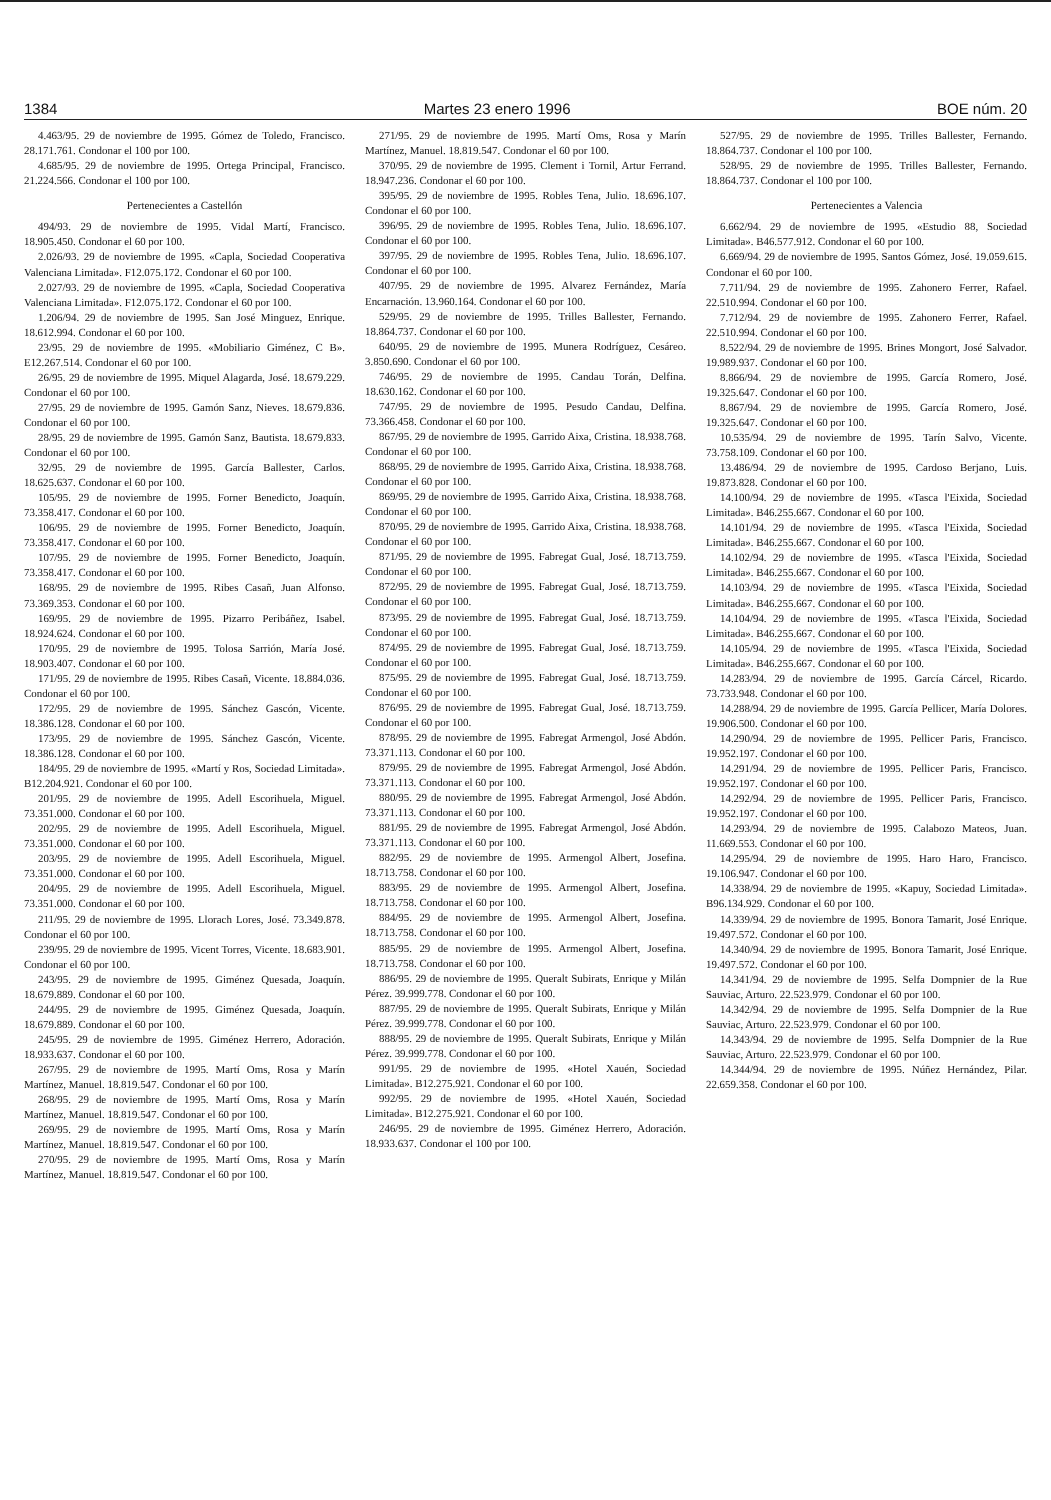1384 Martes 23 enero 1996 BOE núm. 20
4.463/95. 29 de noviembre de 1995. Gómez de Toledo, Francisco. 28.171.761. Condonar el 100 por 100.
4.685/95. 29 de noviembre de 1995. Ortega Principal, Francisco. 21.224.566. Condonar el 100 por 100.
Pertenecientes a Castellón
494/93. 29 de noviembre de 1995. Vidal Martí, Francisco. 18.905.450. Condonar el 60 por 100.
2.026/93. 29 de noviembre de 1995. «Capla, Sociedad Cooperativa Valenciana Limitada». F12.075.172. Condonar el 60 por 100.
2.027/93. 29 de noviembre de 1995. «Capla, Sociedad Cooperativa Valenciana Limitada». F12.075.172. Condonar el 60 por 100.
1.206/94. 29 de noviembre de 1995. San José Minguez, Enrique. 18.612.994. Condonar el 60 por 100.
23/95. 29 de noviembre de 1995. «Mobiliario Giménez, C B». E12.267.514. Condonar el 60 por 100.
26/95. 29 de noviembre de 1995. Miquel Alagarda, José. 18.679.229. Condonar el 60 por 100.
27/95. 29 de noviembre de 1995. Gamón Sanz, Nieves. 18.679.836. Condonar el 60 por 100.
28/95. 29 de noviembre de 1995. Gamón Sanz, Bautista. 18.679.833. Condonar el 60 por 100.
32/95. 29 de noviembre de 1995. García Ballester, Carlos. 18.625.637. Condonar el 60 por 100.
105/95. 29 de noviembre de 1995. Forner Benedicto, Joaquín. 73.358.417. Condonar el 60 por 100.
106/95. 29 de noviembre de 1995. Forner Benedicto, Joaquín. 73.358.417. Condonar el 60 por 100.
107/95. 29 de noviembre de 1995. Forner Benedicto, Joaquín. 73.358.417. Condonar el 60 por 100.
168/95. 29 de noviembre de 1995. Ribes Casañ, Juan Alfonso. 73.369.353. Condonar el 60 por 100.
169/95. 29 de noviembre de 1995. Pizarro Peribáñez, Isabel. 18.924.624. Condonar el 60 por 100.
170/95. 29 de noviembre de 1995. Tolosa Sarrión, María José. 18.903.407. Condonar el 60 por 100.
171/95. 29 de noviembre de 1995. Ribes Casañ, Vicente. 18.884.036. Condonar el 60 por 100.
172/95. 29 de noviembre de 1995. Sánchez Gascón, Vicente. 18.386.128. Condonar el 60 por 100.
173/95. 29 de noviembre de 1995. Sánchez Gascón, Vicente. 18.386.128. Condonar el 60 por 100.
184/95. 29 de noviembre de 1995. «Martí y Ros, Sociedad Limitada». B12.204.921. Condonar el 60 por 100.
201/95. 29 de noviembre de 1995. Adell Escorihuela, Miguel. 73.351.000. Condonar el 60 por 100.
202/95. 29 de noviembre de 1995. Adell Escorihuela, Miguel. 73.351.000. Condonar el 60 por 100.
203/95. 29 de noviembre de 1995. Adell Escorihuela, Miguel. 73.351.000. Condonar el 60 por 100.
204/95. 29 de noviembre de 1995. Adell Escorihuela, Miguel. 73.351.000. Condonar el 60 por 100.
211/95. 29 de noviembre de 1995. Llorach Lores, José. 73.349.878. Condonar el 60 por 100.
239/95. 29 de noviembre de 1995. Vicent Torres, Vicente. 18.683.901. Condonar el 60 por 100.
243/95. 29 de noviembre de 1995. Giménez Quesada, Joaquín. 18.679.889. Condonar el 60 por 100.
244/95. 29 de noviembre de 1995. Giménez Quesada, Joaquín. 18.679.889. Condonar el 60 por 100.
245/95. 29 de noviembre de 1995. Giménez Herrero, Adoración. 18.933.637. Condonar el 60 por 100.
267/95. 29 de noviembre de 1995. Martí Oms, Rosa y Marín Martínez, Manuel. 18.819.547. Condonar el 60 por 100.
268/95. 29 de noviembre de 1995. Martí Oms, Rosa y Marín Martínez, Manuel. 18.819.547. Condonar el 60 por 100.
269/95. 29 de noviembre de 1995. Martí Oms, Rosa y Marín Martínez, Manuel. 18.819.547. Condonar el 60 por 100.
270/95. 29 de noviembre de 1995. Martí Oms, Rosa y Marín Martínez, Manuel. 18.819.547. Condonar el 60 por 100.
271/95. 29 de noviembre de 1995. Martí Oms, Rosa y Marín Martínez, Manuel. 18.819.547. Condonar el 60 por 100.
370/95. 29 de noviembre de 1995. Clement i Tornil, Artur Ferrand. 18.947.236. Condonar el 60 por 100.
395/95. 29 de noviembre de 1995. Robles Tena, Julio. 18.696.107. Condonar el 60 por 100.
396/95. 29 de noviembre de 1995. Robles Tena, Julio. 18.696.107. Condonar el 60 por 100.
397/95. 29 de noviembre de 1995. Robles Tena, Julio. 18.696.107. Condonar el 60 por 100.
407/95. 29 de noviembre de 1995. Alvarez Fernández, María Encarnación. 13.960.164. Condonar el 60 por 100.
529/95. 29 de noviembre de 1995. Trilles Ballester, Fernando. 18.864.737. Condonar el 60 por 100.
640/95. 29 de noviembre de 1995. Munera Rodríguez, Cesáreo. 3.850.690. Condonar el 60 por 100.
746/95. 29 de noviembre de 1995. Candau Torán, Delfina. 18.630.162. Condonar el 60 por 100.
747/95. 29 de noviembre de 1995. Pesudo Candau, Delfina. 73.366.458. Condonar el 60 por 100.
867/95. 29 de noviembre de 1995. Garrido Aixa, Cristina. 18.938.768. Condonar el 60 por 100.
868/95. 29 de noviembre de 1995. Garrido Aixa, Cristina. 18.938.768. Condonar el 60 por 100.
869/95. 29 de noviembre de 1995. Garrido Aixa, Cristina. 18.938.768. Condonar el 60 por 100.
870/95. 29 de noviembre de 1995. Garrido Aixa, Cristina. 18.938.768. Condonar el 60 por 100.
871/95. 29 de noviembre de 1995. Fabregat Gual, José. 18.713.759. Condonar el 60 por 100.
872/95. 29 de noviembre de 1995. Fabregat Gual, José. 18.713.759. Condonar el 60 por 100.
873/95. 29 de noviembre de 1995. Fabregat Gual, José. 18.713.759. Condonar el 60 por 100.
874/95. 29 de noviembre de 1995. Fabregat Gual, José. 18.713.759. Condonar el 60 por 100.
875/95. 29 de noviembre de 1995. Fabregat Gual, José. 18.713.759. Condonar el 60 por 100.
876/95. 29 de noviembre de 1995. Fabregat Gual, José. 18.713.759. Condonar el 60 por 100.
878/95. 29 de noviembre de 1995. Fabregat Armengol, José Abdón. 73.371.113. Condonar el 60 por 100.
879/95. 29 de noviembre de 1995. Fabregat Armengol, José Abdón. 73.371.113. Condonar el 60 por 100.
880/95. 29 de noviembre de 1995. Fabregat Armengol, José Abdón. 73.371.113. Condonar el 60 por 100.
881/95. 29 de noviembre de 1995. Fabregat Armengol, José Abdón. 73.371.113. Condonar el 60 por 100.
882/95. 29 de noviembre de 1995. Armengol Albert, Josefina. 18.713.758. Condonar el 60 por 100.
883/95. 29 de noviembre de 1995. Armengol Albert, Josefina. 18.713.758. Condonar el 60 por 100.
884/95. 29 de noviembre de 1995. Armengol Albert, Josefina. 18.713.758. Condonar el 60 por 100.
885/95. 29 de noviembre de 1995. Armengol Albert, Josefina. 18.713.758. Condonar el 60 por 100.
886/95. 29 de noviembre de 1995. Queralt Subirats, Enrique y Milán Pérez. 39.999.778. Condonar el 60 por 100.
887/95. 29 de noviembre de 1995. Queralt Subirats, Enrique y Milán Pérez. 39.999.778. Condonar el 60 por 100.
888/95. 29 de noviembre de 1995. Queralt Subirats, Enrique y Milán Pérez. 39.999.778. Condonar el 60 por 100.
991/95. 29 de noviembre de 1995. «Hotel Xauén, Sociedad Limitada». B12.275.921. Condonar el 60 por 100.
992/95. 29 de noviembre de 1995. «Hotel Xauén, Sociedad Limitada». B12.275.921. Condonar el 60 por 100.
246/95. 29 de noviembre de 1995. Giménez Herrero, Adoración. 18.933.637. Condonar el 100 por 100.
527/95. 29 de noviembre de 1995. Trilles Ballester, Fernando. 18.864.737. Condonar el 100 por 100.
528/95. 29 de noviembre de 1995. Trilles Ballester, Fernando. 18.864.737. Condonar el 100 por 100.
Pertenecientes a Valencia
6.662/94. 29 de noviembre de 1995. «Estudio 88, Sociedad Limitada». B46.577.912. Condonar el 60 por 100.
6.669/94. 29 de noviembre de 1995. Santos Gómez, José. 19.059.615. Condonar el 60 por 100.
7.711/94. 29 de noviembre de 1995. Zahonero Ferrer, Rafael. 22.510.994. Condonar el 60 por 100.
7.712/94. 29 de noviembre de 1995. Zahonero Ferrer, Rafael. 22.510.994. Condonar el 60 por 100.
8.522/94. 29 de noviembre de 1995. Brines Mongort, José Salvador. 19.989.937. Condonar el 60 por 100.
8.866/94. 29 de noviembre de 1995. García Romero, José. 19.325.647. Condonar el 60 por 100.
8.867/94. 29 de noviembre de 1995. García Romero, José. 19.325.647. Condonar el 60 por 100.
10.535/94. 29 de noviembre de 1995. Tarín Salvo, Vicente. 73.758.109. Condonar el 60 por 100.
13.486/94. 29 de noviembre de 1995. Cardoso Berjano, Luis. 19.873.828. Condonar el 60 por 100.
14.100/94. 29 de noviembre de 1995. «Tasca l'Eixida, Sociedad Limitada». B46.255.667. Condonar el 60 por 100.
14.101/94. 29 de noviembre de 1995. «Tasca l'Eixida, Sociedad Limitada». B46.255.667. Condonar el 60 por 100.
14.102/94. 29 de noviembre de 1995. «Tasca l'Eixida, Sociedad Limitada». B46.255.667. Condonar el 60 por 100.
14.103/94. 29 de noviembre de 1995. «Tasca l'Eixida, Sociedad Limitada». B46.255.667. Condonar el 60 por 100.
14.104/94. 29 de noviembre de 1995. «Tasca l'Eixida, Sociedad Limitada». B46.255.667. Condonar el 60 por 100.
14.105/94. 29 de noviembre de 1995. «Tasca l'Eixida, Sociedad Limitada». B46.255.667. Condonar el 60 por 100.
14.283/94. 29 de noviembre de 1995. García Cárcel, Ricardo. 73.733.948. Condonar el 60 por 100.
14.288/94. 29 de noviembre de 1995. García Pellicer, María Dolores. 19.906.500. Condonar el 60 por 100.
14.290/94. 29 de noviembre de 1995. Pellicer Paris, Francisco. 19.952.197. Condonar el 60 por 100.
14.291/94. 29 de noviembre de 1995. Pellicer Paris, Francisco. 19.952.197. Condonar el 60 por 100.
14.292/94. 29 de noviembre de 1995. Pellicer Paris, Francisco. 19.952.197. Condonar el 60 por 100.
14.293/94. 29 de noviembre de 1995. Calabozo Mateos, Juan. 11.669.553. Condonar el 60 por 100.
14.295/94. 29 de noviembre de 1995. Haro Haro, Francisco. 19.106.947. Condonar el 60 por 100.
14.338/94. 29 de noviembre de 1995. «Kapuy, Sociedad Limitada». B96.134.929. Condonar el 60 por 100.
14.339/94. 29 de noviembre de 1995. Bonora Tamarit, José Enrique. 19.497.572. Condonar el 60 por 100.
14.340/94. 29 de noviembre de 1995. Bonora Tamarit, José Enrique. 19.497.572. Condonar el 60 por 100.
14.341/94. 29 de noviembre de 1995. Selfa Dompnier de la Rue Sauviac, Arturo. 22.523.979. Condonar el 60 por 100.
14.342/94. 29 de noviembre de 1995. Selfa Dompnier de la Rue Sauviac, Arturo. 22.523.979. Condonar el 60 por 100.
14.343/94. 29 de noviembre de 1995. Selfa Dompnier de la Rue Sauviac, Arturo. 22.523.979. Condonar el 60 por 100.
14.344/94. 29 de noviembre de 1995. Núñez Hernández, Pilar. 22.659.358. Condonar el 60 por 100.